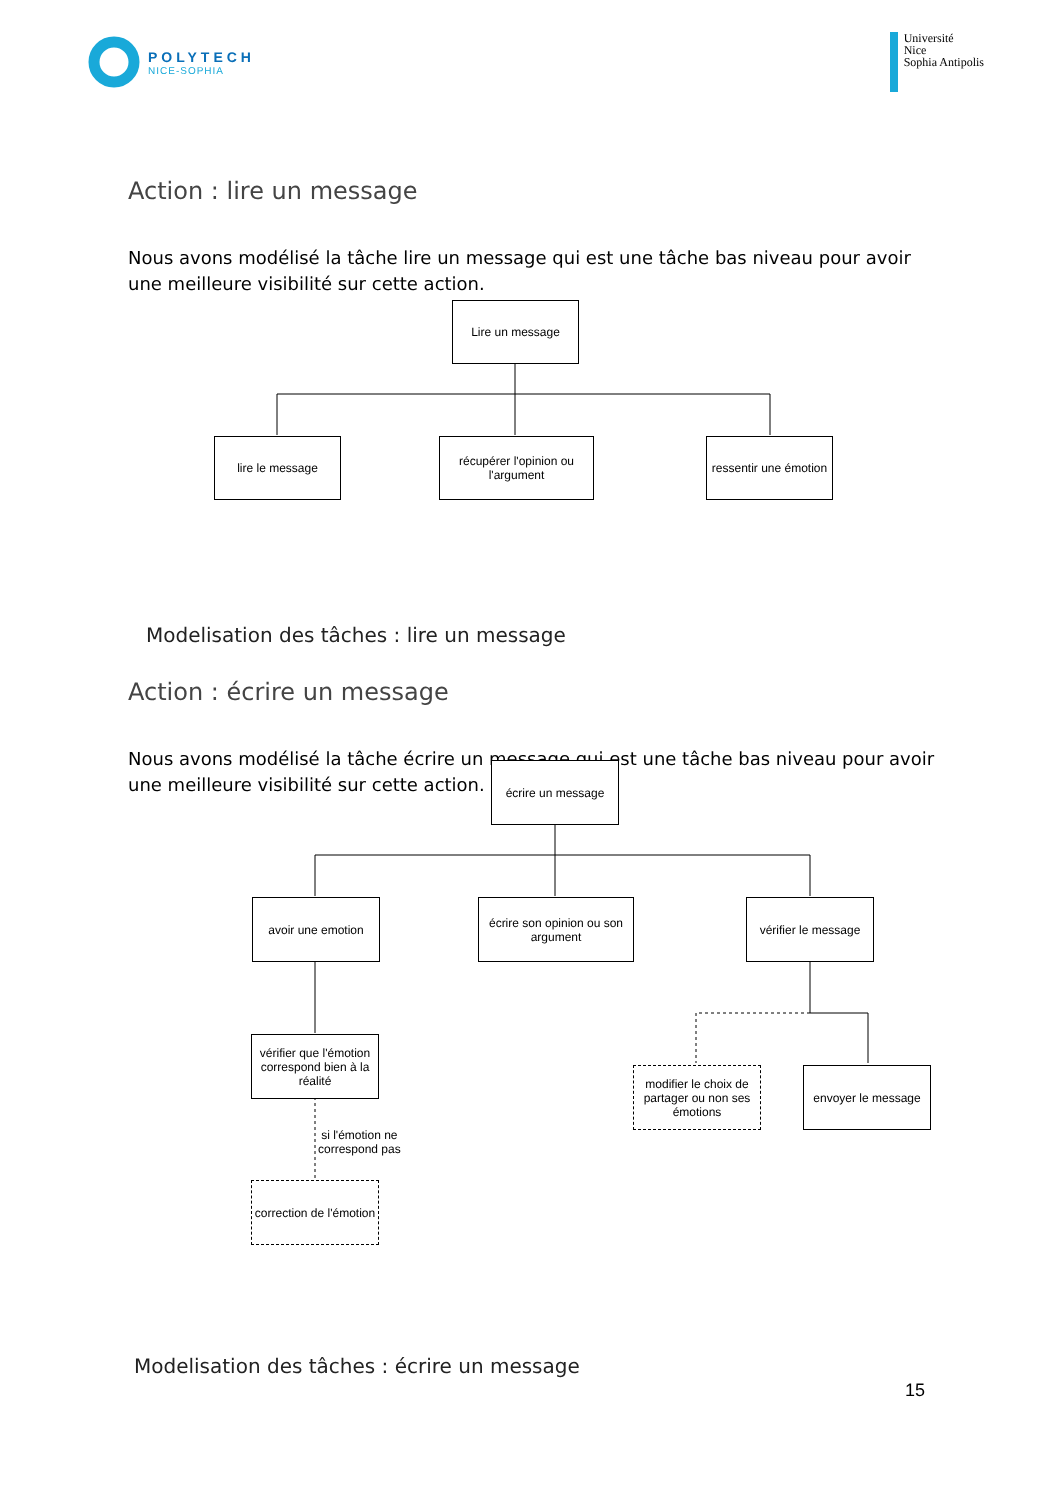POLYTECH
NICE-SOPHIA
Université
Nice
Sophia Antipolis
Action : lire un message
Nous avons modélisé la tâche lire un message qui est une tâche bas niveau pour avoir une meilleure visibilité sur cette action.
Lire un message
lire le message
récupérer l'opinion ou l'argument
ressentir une émotion
Modelisation des tâches : lire un message
Action : écrire un message
Nous avons modélisé la tâche écrire un message qui est une tâche bas niveau pour avoir une meilleure visibilité sur cette action.
écrire un message
avoir une emotion
écrire son opinion ou son argument
vérifier le message
vérifier que l'émotion correspond bien à la réalité
si l'émotion ne
correspond pas
correction de l'émotion
modifier le choix de partager ou non ses émotions
envoyer le message
Modelisation des tâches : écrire un message
15